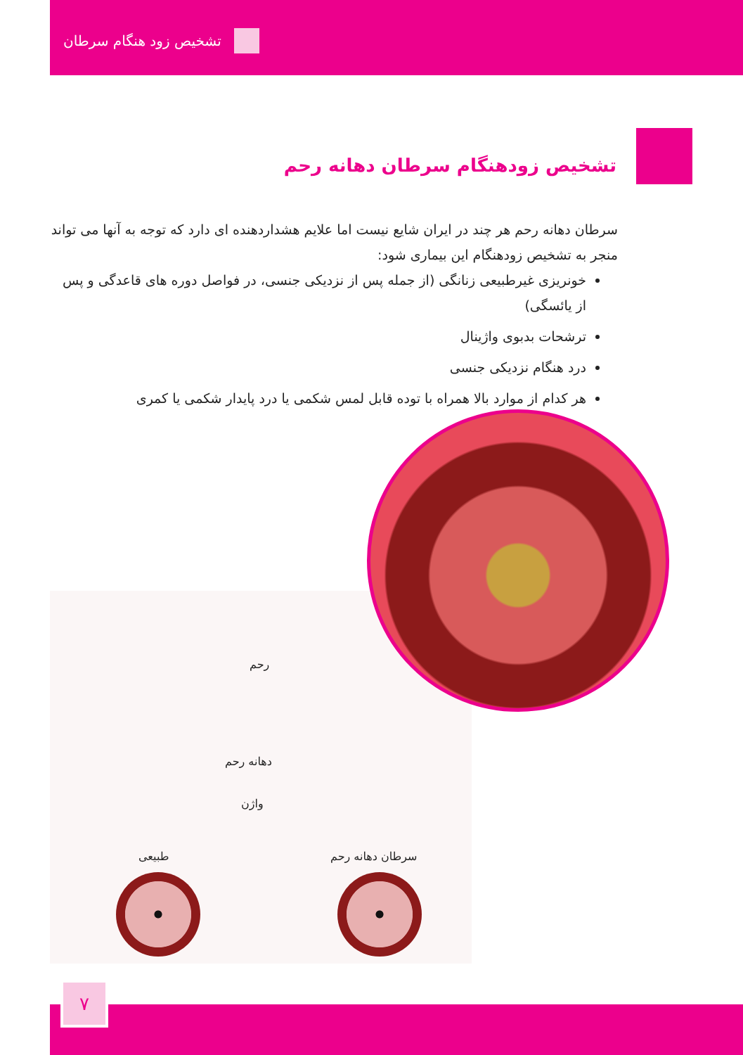تشخیص زود هنگام سرطان
تشخیص زودهنگام سرطان دهانه رحم
سرطان دهانه رحم هر چند در ایران شایع نیست اما علایم هشداردهنده ای دارد که توجه به آنها می تواند منجر به تشخیص زودهنگام این بیماری شود:
خونریزی غیرطبیعی زنانگی (از جمله پس از نزدیکی جنسی، در فواصل دوره های قاعدگی و پس از یائسگی)
ترشحات بدبوی واژینال
درد هنگام نزدیکی جنسی
هر کدام از موارد بالا همراه با توده قابل لمس شکمی یا درد پایدار شکمی یا کمری
رحم
دهانه رحم
واژن
طبیعی سرطان دهانه رحم
۷